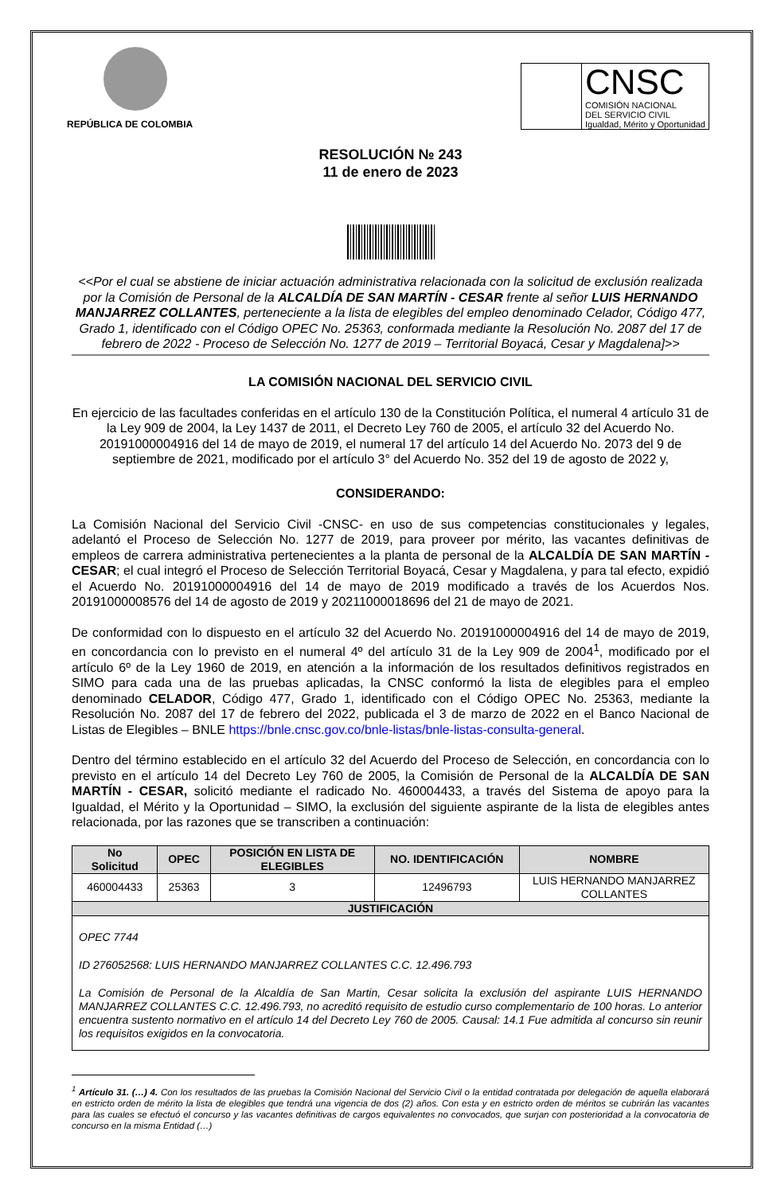REPÚBLICA DE COLOMBIA
CNSC
COMISIÓN NACIONAL
DEL SERVICIO CIVIL
Igualdad, Mérito y Oportunidad
RESOLUCIÓN № 243
11 de enero de 2023
<<Por el cual se abstiene de iniciar actuación administrativa relacionada con la solicitud de exclusión realizada por la Comisión de Personal de la ALCALDÍA DE SAN MARTÍN - CESAR frente al señor LUIS HERNANDO MANJARREZ COLLANTES, perteneciente a la lista de elegibles del empleo denominado Celador, Código 477, Grado 1, identificado con el Código OPEC No. 25363, conformada mediante la Resolución No. 2087 del 17 de febrero de 2022 - Proceso de Selección No. 1277 de 2019 – Territorial Boyacá, Cesar y Magdalena]>>
LA COMISIÓN NACIONAL DEL SERVICIO CIVIL
En ejercicio de las facultades conferidas en el artículo 130 de la Constitución Política, el numeral 4 artículo 31 de la Ley 909 de 2004, la Ley 1437 de 2011, el Decreto Ley 760 de 2005, el artículo 32 del Acuerdo No. 20191000004916 del 14 de mayo de 2019, el numeral 17 del artículo 14 del Acuerdo No. 2073 del 9 de septiembre de 2021, modificado por el artículo 3° del Acuerdo No. 352 del 19 de agosto de 2022 y,
CONSIDERANDO:
La Comisión Nacional del Servicio Civil -CNSC- en uso de sus competencias constitucionales y legales, adelantó el Proceso de Selección No. 1277 de 2019, para proveer por mérito, las vacantes definitivas de empleos de carrera administrativa pertenecientes a la planta de personal de la ALCALDÍA DE SAN MARTÍN - CESAR; el cual integró el Proceso de Selección Territorial Boyacá, Cesar y Magdalena, y para tal efecto, expidió el Acuerdo No. 20191000004916 del 14 de mayo de 2019 modificado a través de los Acuerdos Nos. 20191000008576 del 14 de agosto de 2019 y 20211000018696 del 21 de mayo de 2021.
De conformidad con lo dispuesto en el artículo 32 del Acuerdo No. 20191000004916 del 14 de mayo de 2019, en concordancia con lo previsto en el numeral 4º del artículo 31 de la Ley 909 de 2004<sup>1</sup>, modificado por el artículo 6º de la Ley 1960 de 2019, en atención a la información de los resultados definitivos registrados en SIMO para cada una de las pruebas aplicadas, la CNSC conformó la lista de elegibles para el empleo denominado CELADOR, Código 477, Grado 1, identificado con el Código OPEC No. 25363, mediante la Resolución No. 2087 del 17 de febrero del 2022, publicada el 3 de marzo de 2022 en el Banco Nacional de Listas de Elegibles – BNLE https://bnle.cnsc.gov.co/bnle-listas/bnle-listas-consulta-general.
Dentro del término establecido en el artículo 32 del Acuerdo del Proceso de Selección, en concordancia con lo previsto en el artículo 14 del Decreto Ley 760 de 2005, la Comisión de Personal de la ALCALDÍA DE SAN MARTÍN - CESAR, solicitó mediante el radicado No. 460004433, a través del Sistema de apoyo para la Igualdad, el Mérito y la Oportunidad – SIMO, la exclusión del siguiente aspirante de la lista de elegibles antes relacionada, por las razones que se transcriben a continuación:
| No Solicitud | OPEC | POSICIÓN EN LISTA DE ELEGIBLES | NO. IDENTIFICACIÓN | NOMBRE |
| --- | --- | --- | --- | --- |
| 460004433 | 25363 | 3 | 12496793 | LUIS HERNANDO MANJARREZ COLLANTES |
| JUSTIFICACIÓN | | | | |
| OPEC 7744 ID 276052568: LUIS HERNANDO MANJARREZ COLLANTES C.C. 12.496.793 La Comisión de Personal de la Alcaldía de San Martin, Cesar solicita la exclusión del aspirante LUIS HERNANDO MANJARREZ COLLANTES C.C. 12.496.793, no acreditó requisito de estudio curso complementario de 100 horas. Lo anterior encuentra sustento normativo en el artículo 14 del Decreto Ley 760 de 2005. Causal: 14.1 Fue admitida al concurso sin reunir los requisitos exigidos en la convocatoria. | | | | |
<sup>1</sup> Artículo 31. (…) 4. Con los resultados de las pruebas la Comisión Nacional del Servicio Civil o la entidad contratada por delegación de aquella elaborará en estricto orden de mérito la lista de elegibles que tendrá una vigencia de dos (2) años. Con esta y en estricto orden de méritos se cubrirán las vacantes para las cuales se efectuó el concurso y las vacantes definitivas de cargos equivalentes no convocados, que surjan con posterioridad a la convocatoria de concurso en la misma Entidad (…)